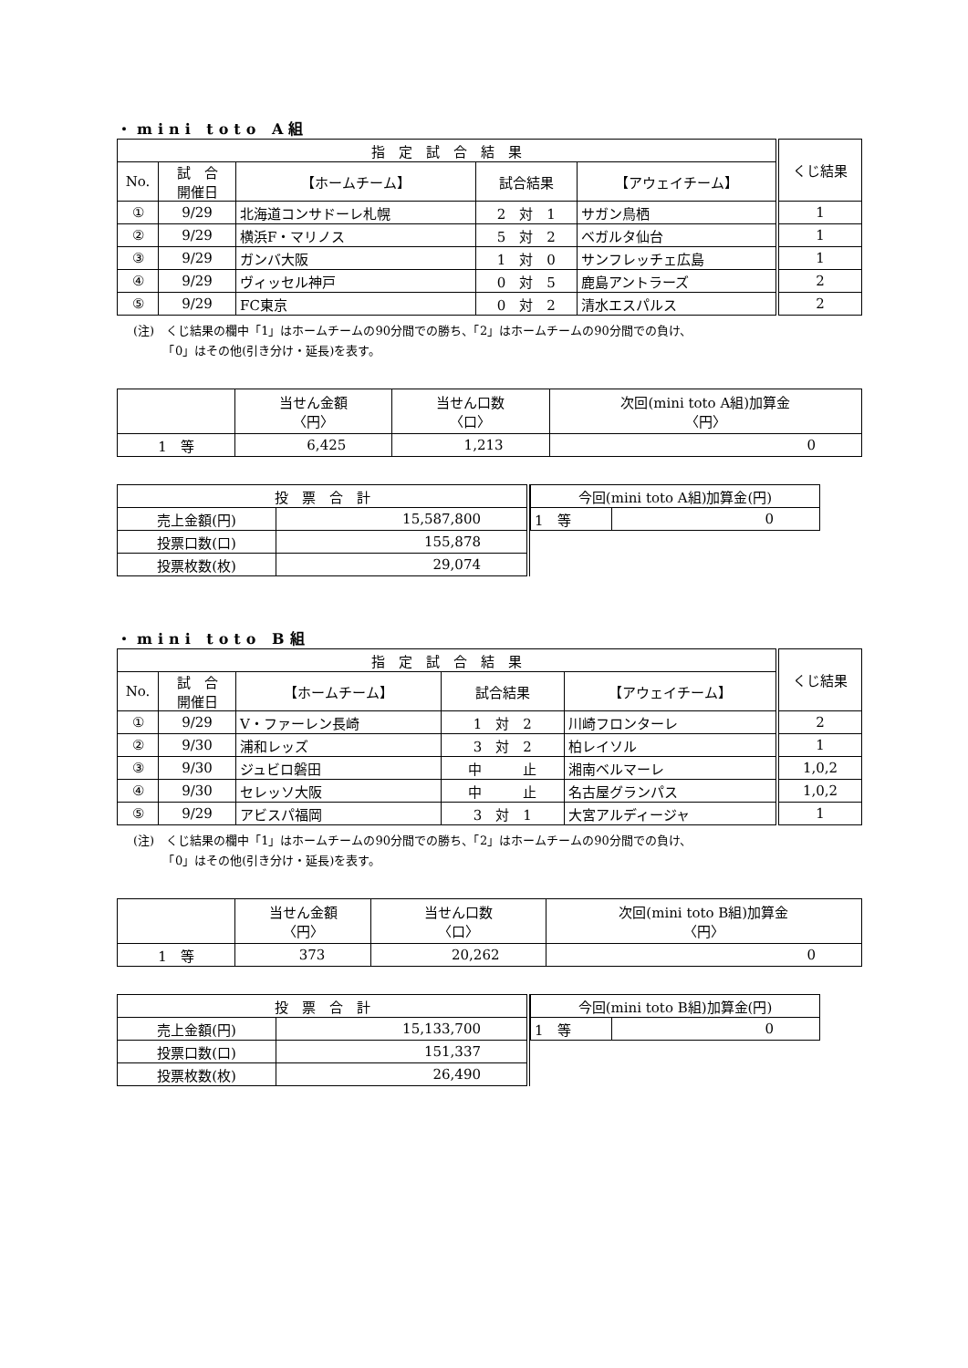・mini toto A組
| 指 定 試 合 結 果 | | | | | くじ結果 |
| --- | --- | --- | --- | --- | --- |
| No. | 試 合 開催日 | 【ホームチーム】 | 試合結果 | 【アウェイチーム】 | |
| ① | 9/29 | 北海道コンサドーレ札幌 | 2 対 1 | サガン鳥栖 | 1 |
| ② | 9/29 | 横浜F・マリノス | 5 対 2 | ベガルタ仙台 | 1 |
| ③ | 9/29 | ガンバ大阪 | 1 対 0 | サンフレッチェ広島 | 1 |
| ④ | 9/29 | ヴィッセル神戸 | 0 対 5 | 鹿島アントラーズ | 2 |
| ⑤ | 9/29 | FC東京 | 0 対 2 | 清水エスパルス | 2 |
(注)　くじ結果の欄中「1」はホームチームの90分間での勝ち、「2」はホームチームの90分間での負け、
　　　「0」はその他(引き分け・延長)を表す。
| | 当せん金額 〈円〉 | 当せん口数 〈口〉 | 次回(mini toto A組)加算金 〈円〉 |
| --- | --- | --- | --- |
| 1 等 | 6,425 | 1,213 | 0 |
| 投 票 合 計 | |
| --- | --- |
| 売上金額(円) | 15,587,800 |
| 投票口数(口) | 155,878 |
| 投票枚数(枚) | 29,074 |
| 今回(mini toto A組)加算金(円) | |
| --- | --- |
| 1 等 | 0 |
・mini toto B組
| 指 定 試 合 結 果 | | | | | くじ結果 |
| --- | --- | --- | --- | --- | --- |
| No. | 試 合 開催日 | 【ホームチーム】 | 試合結果 | 【アウェイチーム】 | |
| ① | 9/29 | V・ファーレン長崎 | 1 対 2 | 川崎フロンターレ | 2 |
| ② | 9/30 | 浦和レッズ | 3 対 2 | 柏レイソル | 1 |
| ③ | 9/30 | ジュビロ磐田 | 中 止 | 湘南ベルマーレ | 1,0,2 |
| ④ | 9/30 | セレッソ大阪 | 中 止 | 名古屋グランパス | 1,0,2 |
| ⑤ | 9/29 | アビスパ福岡 | 3 対 1 | 大宮アルディージャ | 1 |
(注)　くじ結果の欄中「1」はホームチームの90分間での勝ち、「2」はホームチームの90分間での負け、
　　　「0」はその他(引き分け・延長)を表す。
| | 当せん金額 〈円〉 | 当せん口数 〈口〉 | 次回(mini toto B組)加算金 〈円〉 |
| --- | --- | --- | --- |
| 1 等 | 373 | 20,262 | 0 |
| 投 票 合 計 | |
| --- | --- |
| 売上金額(円) | 15,133,700 |
| 投票口数(口) | 151,337 |
| 投票枚数(枚) | 26,490 |
| 今回(mini toto B組)加算金(円) | |
| --- | --- |
| 1 等 | 0 |